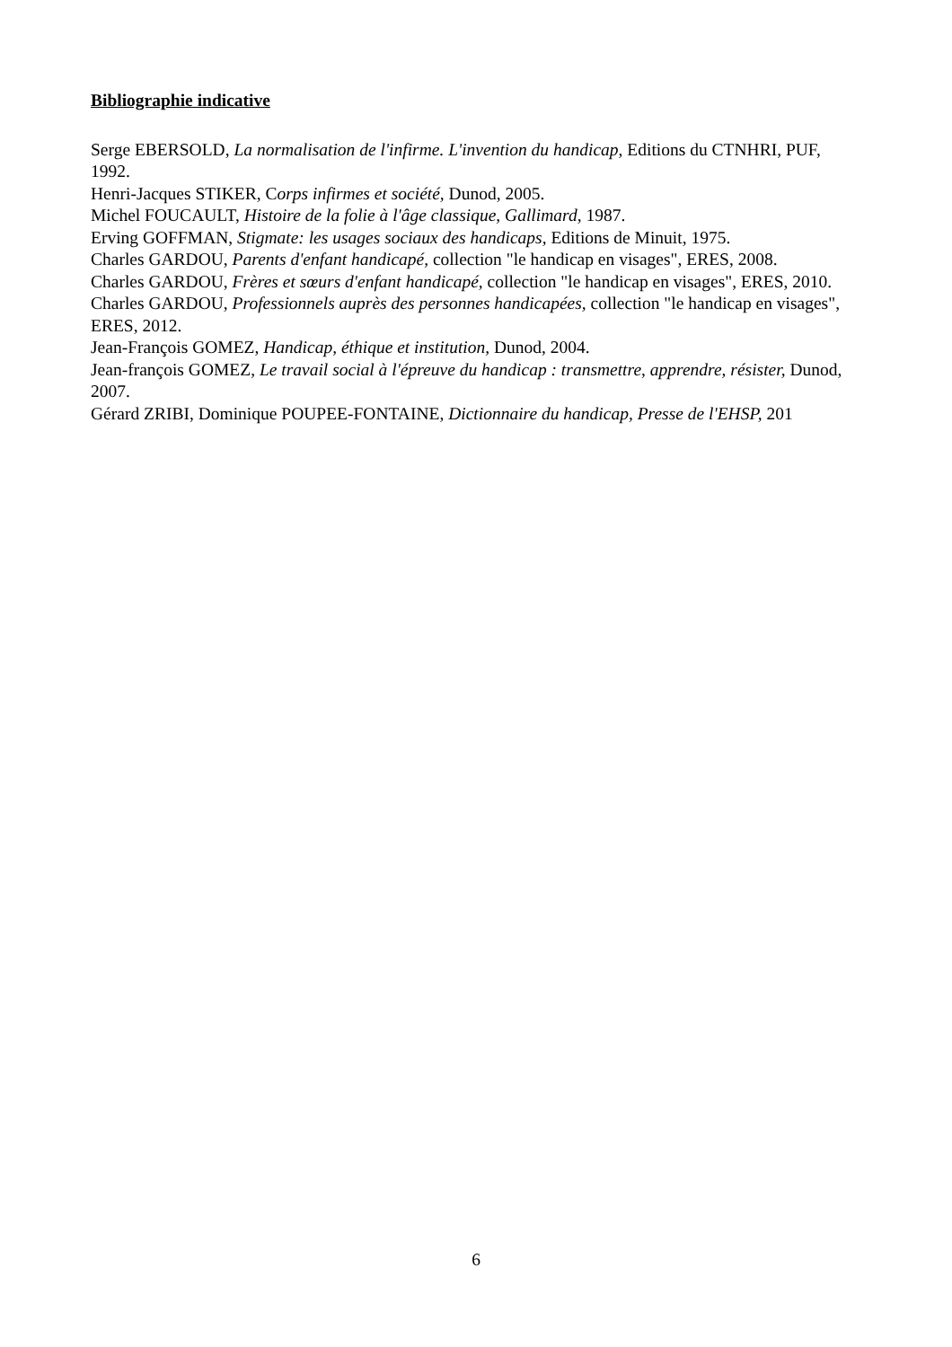Bibliographie indicative
Serge EBERSOLD, La normalisation de l'infirme. L'invention du handicap, Editions du CTNHRI, PUF, 1992.
Henri-Jacques STIKER, Corps infirmes et société, Dunod, 2005.
Michel FOUCAULT, Histoire de la folie à l'âge classique, Gallimard, 1987.
Erving GOFFMAN, Stigmate: les usages sociaux des handicaps, Editions de Minuit, 1975.
Charles GARDOU, Parents d'enfant handicapé, collection "le handicap en visages", ERES, 2008.
Charles GARDOU, Frères et sœurs d'enfant handicapé, collection "le handicap en visages", ERES, 2010.
Charles GARDOU, Professionnels auprès des personnes handicapées, collection "le handicap en visages", ERES, 2012.
Jean-François GOMEZ, Handicap, éthique et institution, Dunod, 2004.
Jean-françois GOMEZ, Le travail social à l'épreuve du handicap : transmettre, apprendre, résister, Dunod, 2007.
Gérard ZRIBI, Dominique POUPEE-FONTAINE, Dictionnaire du handicap, Presse de l'EHSP, 201
6